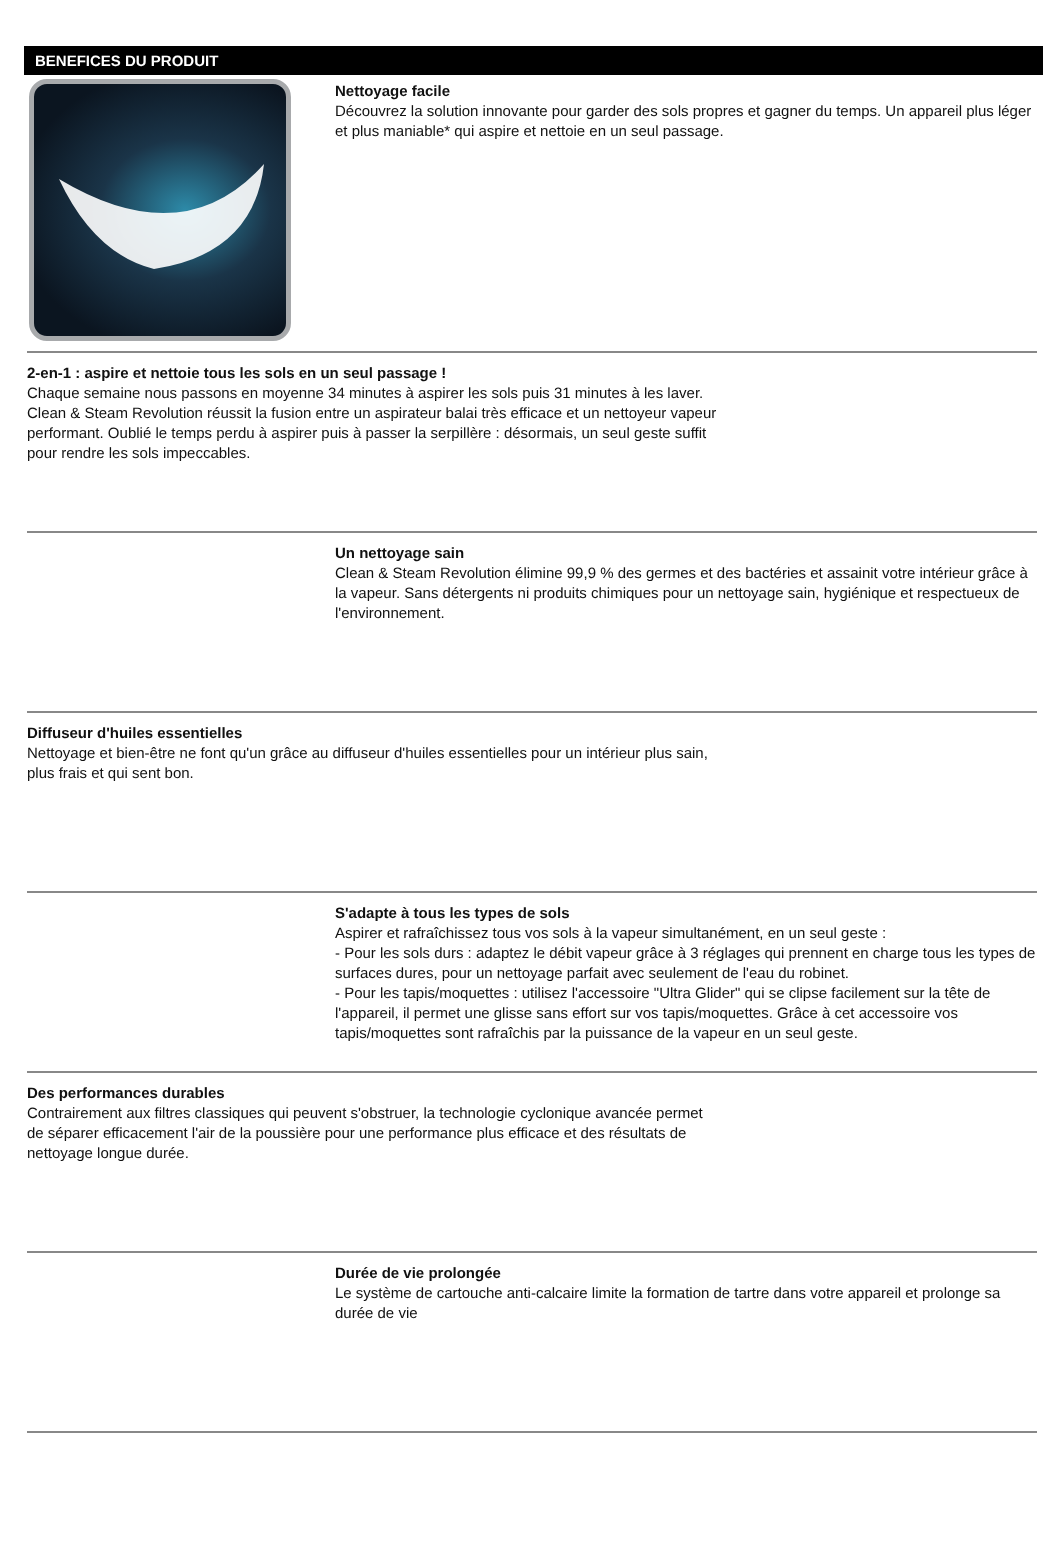BENEFICES DU PRODUIT
Nettoyage facile
Découvrez la solution innovante pour garder des sols propres et gagner du temps. Un appareil plus léger et plus maniable* qui aspire et nettoie en un seul passage.
2-en-1 : aspire et nettoie tous les sols en un seul passage !
Chaque semaine nous passons en moyenne 34 minutes à aspirer les sols puis 31 minutes à les laver. Clean & Steam Revolution réussit la fusion entre un aspirateur balai très efficace et un nettoyeur vapeur performant. Oublié le temps perdu à aspirer puis à passer la serpillère : désormais, un seul geste suffit pour rendre les sols impeccables.
Un nettoyage sain
Clean & Steam Revolution élimine 99,9 % des germes et des bactéries et assainit votre intérieur grâce à la vapeur. Sans détergents ni produits chimiques pour un nettoyage sain, hygiénique et respectueux de l'environnement.
Diffuseur d'huiles essentielles
Nettoyage et bien-être ne font qu'un grâce au diffuseur d'huiles essentielles pour un intérieur plus sain, plus frais et qui sent bon.
S'adapte à tous les types de sols
Aspirer et rafraîchissez tous vos sols à la vapeur simultanément, en un seul geste :
- Pour les sols durs : adaptez le débit vapeur grâce à 3 réglages qui prennent en charge tous les types de surfaces dures, pour un nettoyage parfait avec seulement de l'eau du robinet.
- Pour les tapis/moquettes : utilisez l'accessoire "Ultra Glider" qui se clipse facilement sur la tête de l'appareil, il permet une glisse sans effort sur vos tapis/moquettes. Grâce à cet accessoire vos tapis/moquettes sont rafraîchis par la puissance de la vapeur en un seul geste.
Des performances durables
Contrairement aux filtres classiques qui peuvent s'obstruer, la technologie cyclonique avancée permet de séparer efficacement l'air de la poussière pour une performance plus efficace et des résultats de nettoyage longue durée.
Durée de vie prolongée
Le système de cartouche anti-calcaire limite la formation de tartre dans votre appareil et prolonge sa durée de vie